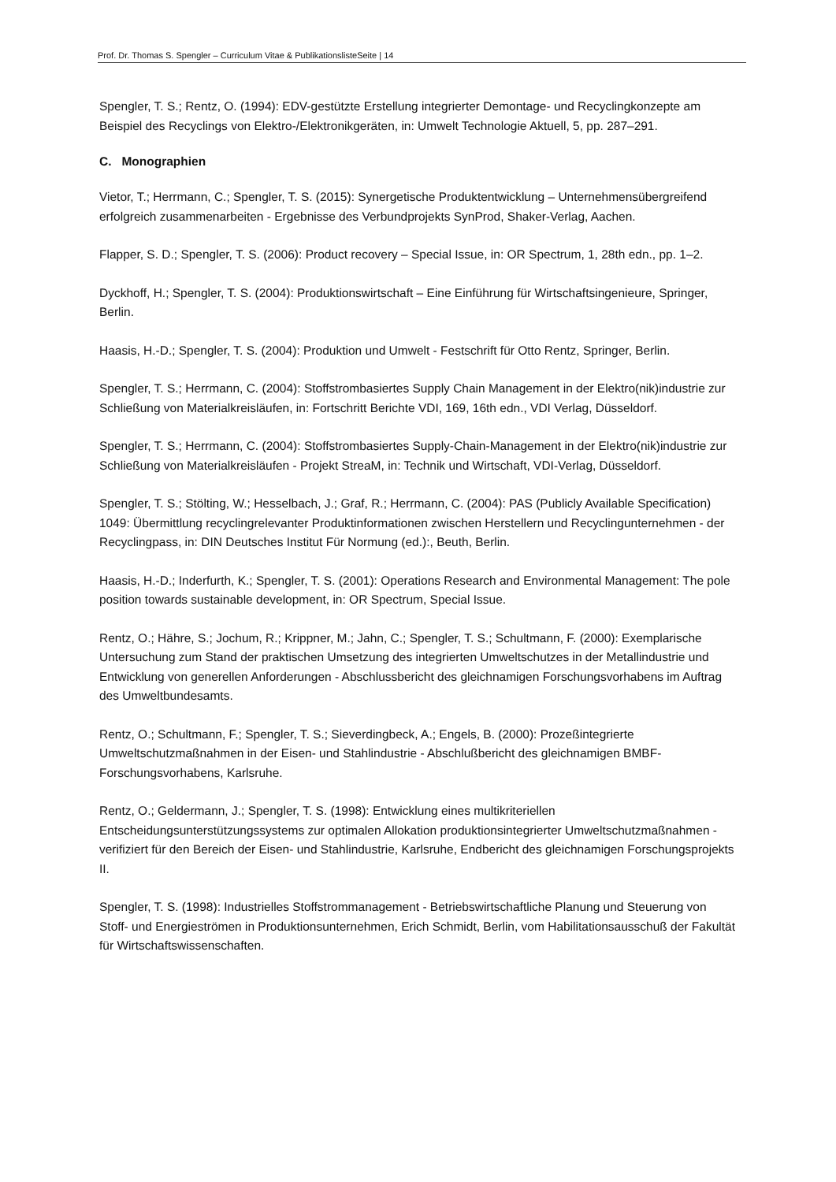Prof. Dr. Thomas S. Spengler – Curriculum Vitae & PublikationslisteSeite | 14
Spengler, T. S.; Rentz, O. (1994): EDV-gestützte Erstellung integrierter Demontage- und Recyclingkonzepte am Beispiel des Recyclings von Elektro-/Elektronikgeräten, in: Umwelt Technologie Aktuell, 5, pp. 287–291.
C. Monographien
Vietor, T.; Herrmann, C.; Spengler, T. S. (2015): Synergetische Produktentwicklung – Unternehmensübergreifend erfolgreich zusammenarbeiten - Ergebnisse des Verbundprojekts SynProd, Shaker-Verlag, Aachen.
Flapper, S. D.; Spengler, T. S. (2006): Product recovery – Special Issue, in: OR Spectrum, 1, 28th edn., pp. 1–2.
Dyckhoff, H.; Spengler, T. S. (2004): Produktionswirtschaft – Eine Einführung für Wirtschaftsingenieure, Springer, Berlin.
Haasis, H.-D.; Spengler, T. S. (2004): Produktion und Umwelt - Festschrift für Otto Rentz, Springer, Berlin.
Spengler, T. S.; Herrmann, C. (2004): Stoffstrombasiertes Supply Chain Management in der Elektro(nik)industrie zur Schließung von Materialkreisläufen, in: Fortschritt Berichte VDI, 169, 16th edn., VDI Verlag, Düsseldorf.
Spengler, T. S.; Herrmann, C. (2004): Stoffstrombasiertes Supply-Chain-Management in der Elektro(nik)industrie zur Schließung von Materialkreisläufen - Projekt StreaM, in: Technik und Wirtschaft, VDI-Verlag, Düsseldorf.
Spengler, T. S.; Stölting, W.; Hesselbach, J.; Graf, R.; Herrmann, C. (2004): PAS (Publicly Available Specification) 1049: Übermittlung recyclingrelevanter Produktinformationen zwischen Herstellern und Recyclingunternehmen - der Recyclingpass, in: DIN Deutsches Institut Für Normung (ed.):, Beuth, Berlin.
Haasis, H.-D.; Inderfurth, K.; Spengler, T. S. (2001): Operations Research and Environmental Management: The pole position towards sustainable development, in: OR Spectrum, Special Issue.
Rentz, O.; Hähre, S.; Jochum, R.; Krippner, M.; Jahn, C.; Spengler, T. S.; Schultmann, F. (2000): Exemplarische Untersuchung zum Stand der praktischen Umsetzung des integrierten Umweltschutzes in der Metallindustrie und Entwicklung von generellen Anforderungen - Abschlussbericht des gleichnamigen Forschungsvorhabens im Auftrag des Umweltbundesamts.
Rentz, O.; Schultmann, F.; Spengler, T. S.; Sieverdingbeck, A.; Engels, B. (2000): Prozeßintegrierte Umweltschutzmaßnahmen in der Eisen- und Stahlindustrie - Abschlußbericht des gleichnamigen BMBF-Forschungsvorhabens, Karlsruhe.
Rentz, O.; Geldermann, J.; Spengler, T. S. (1998): Entwicklung eines multikriteriellen Entscheidungsunterstützungssystems zur optimalen Allokation produktionsintegrierter Umweltschutzmaßnahmen - verifiziert für den Bereich der Eisen- und Stahlindustrie, Karlsruhe, Endbericht des gleichnamigen Forschungsprojekts II.
Spengler, T. S. (1998): Industrielles Stoffstrommanagement - Betriebswirtschaftliche Planung und Steuerung von Stoff- und Energieströmen in Produktionsunternehmen, Erich Schmidt, Berlin, vom Habilitationsausschuß der Fakultät für Wirtschaftswissenschaften.